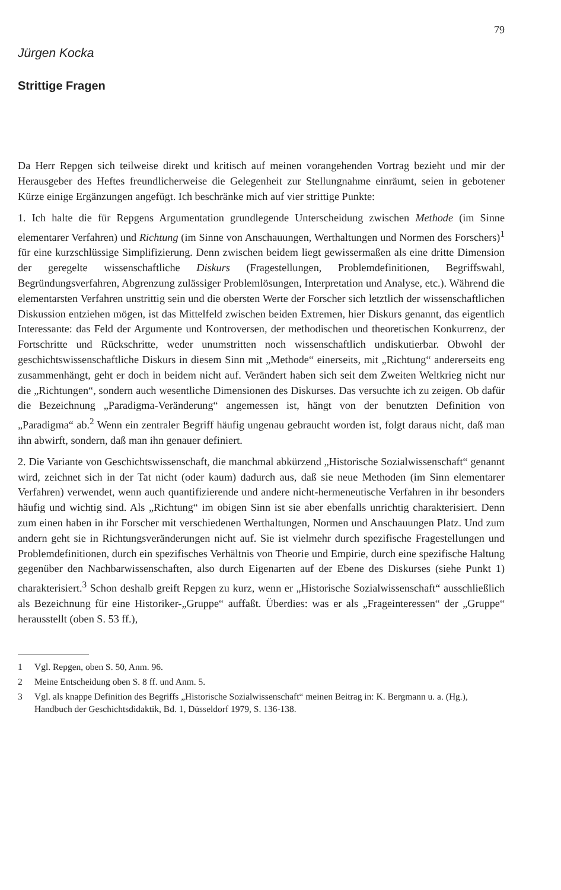79
Jürgen Kocka
Strittige Fragen
Da Herr Repgen sich teilweise direkt und kritisch auf meinen vorangehenden Vortrag bezieht und mir der Herausgeber des Heftes freundlicherweise die Gelegenheit zur Stellungnahme einräumt, seien in gebotener Kürze einige Ergänzungen angefügt. Ich beschränke mich auf vier strittige Punkte:
1. Ich halte die für Repgens Argumentation grundlegende Unterscheidung zwischen Methode (im Sinne elementarer Verfahren) und Richtung (im Sinne von Anschauungen, Werthaltungen und Normen des Forschers)<sup>1</sup> für eine kurzschlüssige Simplifizierung. Denn zwischen beidem liegt gewissermaßen als eine dritte Dimension der geregelte wissenschaftliche Diskurs (Fragestellungen, Problemdefinitionen, Begriffswahl, Begründungsverfahren, Abgrenzung zulässiger Problemlösungen, Interpretation und Analyse, etc.). Während die elementarsten Verfahren unstrittig sein und die obersten Werte der Forscher sich letztlich der wissenschaftlichen Diskussion entziehen mögen, ist das Mittelfeld zwischen beiden Extremen, hier Diskurs genannt, das eigentlich Interessante: das Feld der Argumente und Kontroversen, der methodischen und theoretischen Konkurrenz, der Fortschritte und Rückschritte, weder unumstritten noch wissenschaftlich undiskutierbar. Obwohl der geschichtswissenschaftliche Diskurs in diesem Sinn mit „Methode“ einerseits, mit „Richtung“ andererseits eng zusammenhängt, geht er doch in beidem nicht auf. Verändert haben sich seit dem Zweiten Weltkrieg nicht nur die „Richtungen“, sondern auch wesentliche Dimensionen des Diskurses. Das versuchte ich zu zeigen. Ob dafür die Bezeichnung „Paradigma-Veränderung“ angemessen ist, hängt von der benutzten Definition von „Paradigma“ ab.<sup>2</sup> Wenn ein zentraler Begriff häufig ungenau gebraucht worden ist, folgt daraus nicht, daß man ihn abwirft, sondern, daß man ihn genauer definiert.
2. Die Variante von Geschichtswissenschaft, die manchmal abkürzend „Historische Sozialwissenschaft“ genannt wird, zeichnet sich in der Tat nicht (oder kaum) dadurch aus, daß sie neue Methoden (im Sinn elementarer Verfahren) verwendet, wenn auch quantifizierende und andere nicht-hermeneutische Verfahren in ihr besonders häufig und wichtig sind. Als „Richtung“ im obigen Sinn ist sie aber ebenfalls unrichtig charakterisiert. Denn zum einen haben in ihr Forscher mit verschiedenen Werthaltungen, Normen und Anschauungen Platz. Und zum andern geht sie in Richtungsveränderungen nicht auf. Sie ist vielmehr durch spezifische Fragestellungen und Problemdefinitionen, durch ein spezifisches Verhältnis von Theorie und Empirie, durch eine spezifische Haltung gegenüber den Nachbarwissenschaften, also durch Eigenarten auf der Ebene des Diskurses (siehe Punkt 1) charakterisiert.<sup>3</sup> Schon deshalb greift Repgen zu kurz, wenn er „Historische Sozialwissenschaft“ ausschließlich als Bezeichnung für eine Historiker-„Gruppe“ auffaßt. Überdies: was er als „Frageinteressen“ der „Gruppe“ herausstellt (oben S. 53 ff.),
1 Vgl. Repgen, oben S. 50, Anm. 96.
2 Meine Entscheidung oben S. 8 ff. und Anm. 5.
3 Vgl. als knappe Definition des Begriffs „Historische Sozialwissenschaft“ meinen Beitrag in: K. Bergmann u. a. (Hg.), Handbuch der Geschichtsdidaktik, Bd. 1, Düsseldorf 1979, S. 136-138.